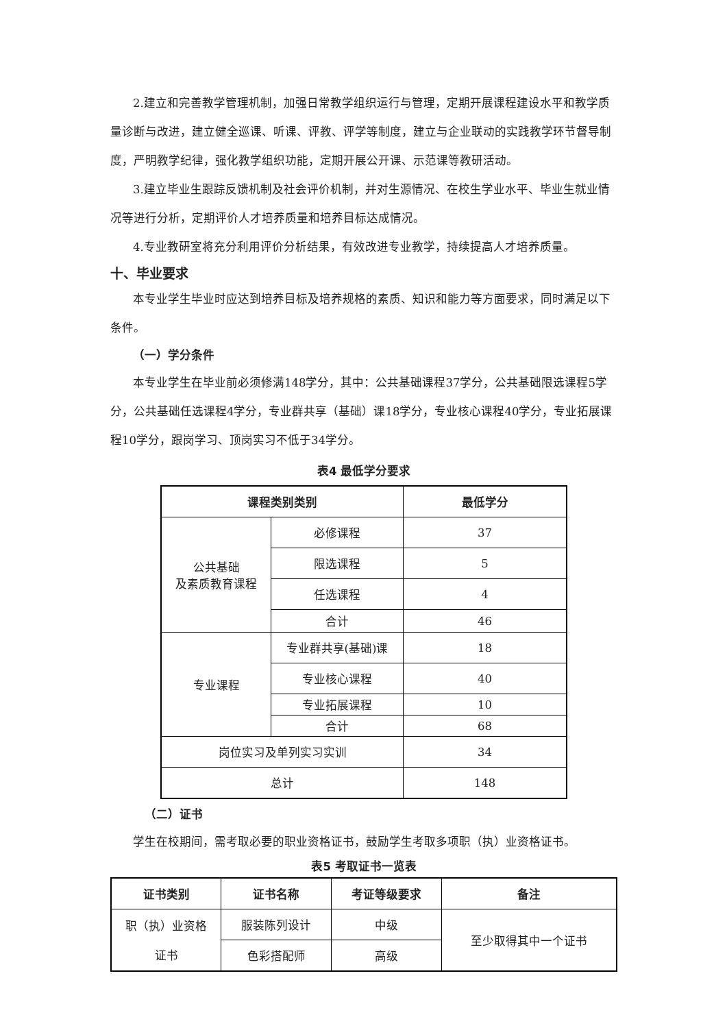2.建立和完善教学管理机制，加强日常教学组织运行与管理，定期开展课程建设水平和教学质量诊断与改进，建立健全巡课、听课、评教、评学等制度，建立与企业联动的实践教学环节督导制度，严明教学纪律，强化教学组织功能，定期开展公开课、示范课等教研活动。
3.建立毕业生跟踪反馈机制及社会评价机制，并对生源情况、在校生学业水平、毕业生就业情况等进行分析，定期评价人才培养质量和培养目标达成情况。
4.专业教研室将充分利用评价分析结果，有效改进专业教学，持续提高人才培养质量。
十、毕业要求
本专业学生毕业时应达到培养目标及培养规格的素质、知识和能力等方面要求，同时满足以下条件。
（一）学分条件
本专业学生在毕业前必须修满148学分，其中：公共基础课程37学分，公共基础限选课程5学分，公共基础任选课程4学分，专业群共享（基础）课18学分，专业核心课程40学分，专业拓展课程10学分，跟岗学习、顶岗实习不低于34学分。
表4 最低学分要求
| 课程类别类别 | | 最低学分 |
| --- | --- | --- |
| 公共基础 及素质教育课程 | 必修课程 | 37 |
| | 限选课程 | 5 |
| | 任选课程 | 4 |
| | 合计 | 46 |
| 专业课程 | 专业群共享(基础)课 | 18 |
| | 专业核心课程 | 40 |
| | 专业拓展课程 | 10 |
| | 合计 | 68 |
| 岗位实习及单列实习实训 | | 34 |
| 总计 | | 148 |
（二）证书
学生在校期间，需考取必要的职业资格证书，鼓励学生考取多项职（执）业资格证书。
表5 考取证书一览表
| 证书类别 | 证书名称 | 考证等级要求 | 备注 |
| --- | --- | --- | --- |
| 职（执）业资格 证书 | 服装陈列设计 | 中级 | 至少取得其中一个证书 |
| | 色彩搭配师 | 高级 | |